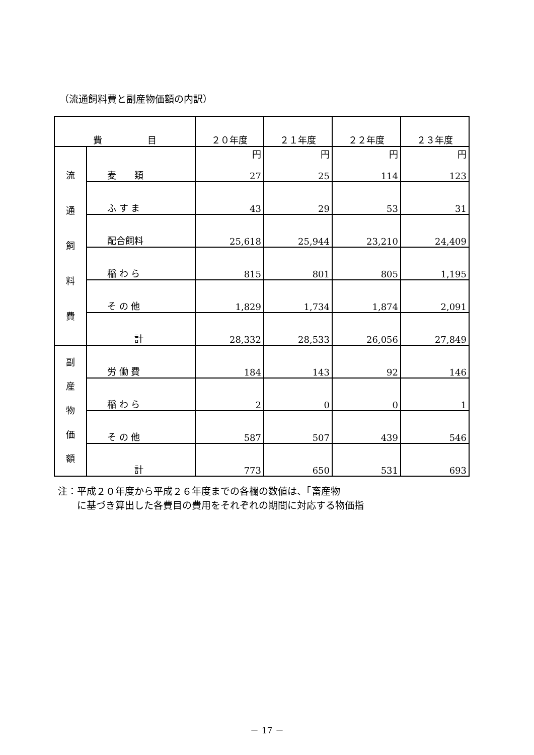（流通飼料費と副産物価額の内訳）
| 費 目 | | ２０年度 | ２１年度 | ２２年度 | ２３年度 |
| --- | --- | --- | --- | --- | --- |
| 流 通 飼 料 費 | 麦 類 | 円 27 | 円 25 | 円 114 | 円 123 |
| | ふ す ま | 43 | 29 | 53 | 31 |
| | 配合飼料 | 25,618 | 25,944 | 23,210 | 24,409 |
| | 稲 わ ら | 815 | 801 | 805 | 1,195 |
| | そ の 他 | 1,829 | 1,734 | 1,874 | 2,091 |
| | 計 | 28,332 | 28,533 | 26,056 | 27,849 |
| 副 産 物 価 額 | 労 働 費 | 184 | 143 | 92 | 146 |
| | 稲 わ ら | 2 | 0 | 0 | 1 |
| | そ の 他 | 587 | 507 | 439 | 546 |
| | 計 | 773 | 650 | 531 | 693 |
注：平成２０年度から平成２６年度までの各欄の数値は、「畜産物
　　に基づき算出した各費目の費用をそれぞれの期間に対応する物価指
－ 17 －